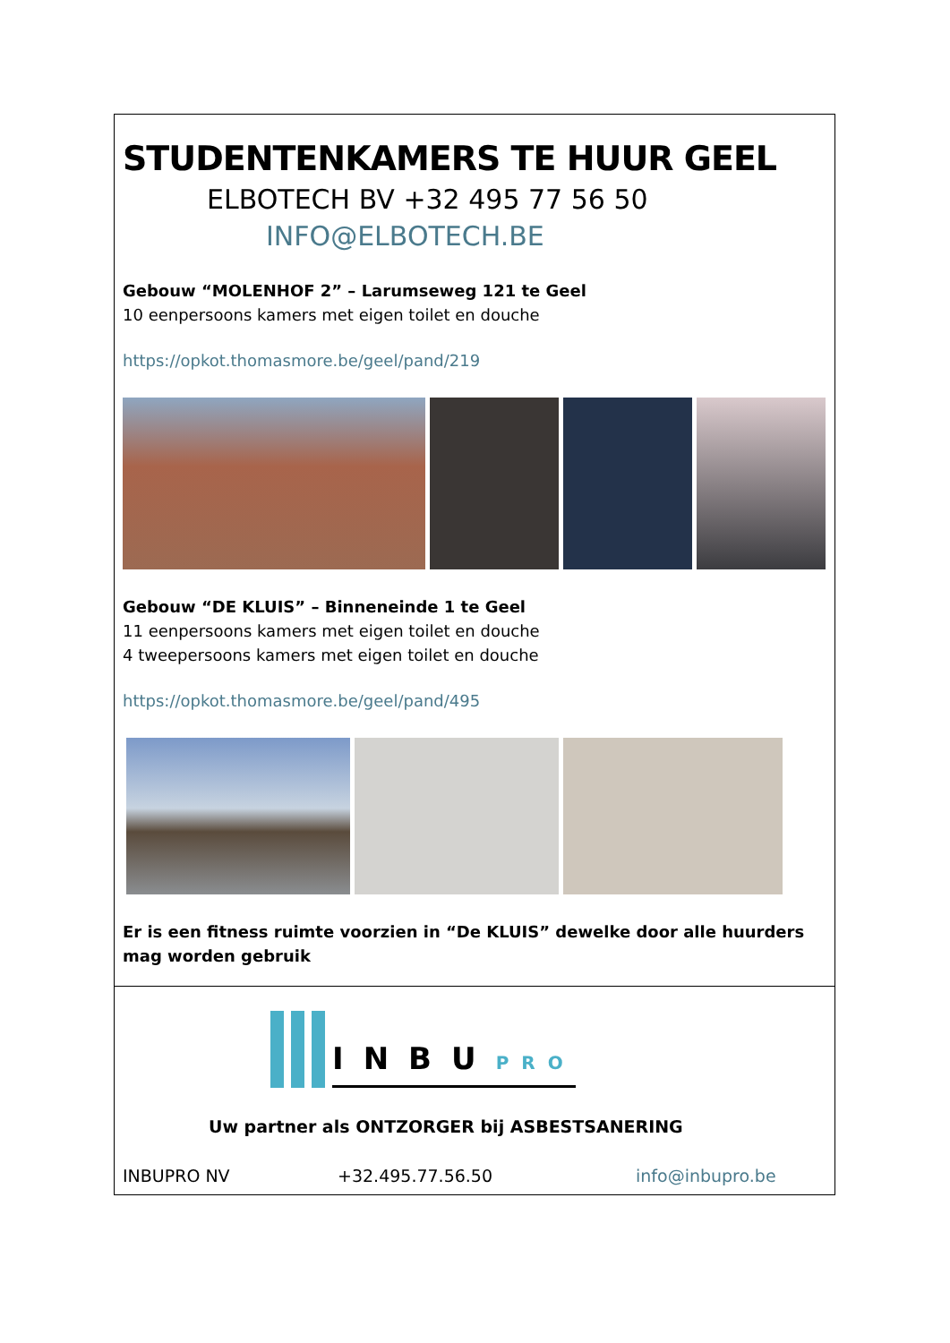STUDENTENKAMERS TE HUUR GEEL
ELBOTECH BV +32 495 77 56 50
INFO@ELBOTECH.BE
Gebouw “MOLENHOF 2” – Larumseweg 121 te Geel
10 eenpersoons kamers met eigen toilet en douche
https://opkot.thomasmore.be/geel/pand/219
Gebouw “DE KLUIS” – Binneneinde 1 te Geel
11 eenpersoons kamers met eigen toilet en douche
4 tweepersoons kamers met eigen toilet en douche
https://opkot.thomasmore.be/geel/pand/495
Er is een fitness ruimte voorzien in “De KLUIS” dewelke door alle huurders mag worden gebruik
INBUPRO
Uw partner als ONTZORGER bij ASBESTSANERING
INBUPRO NV +32.495.77.56.50 info@inbupro.be